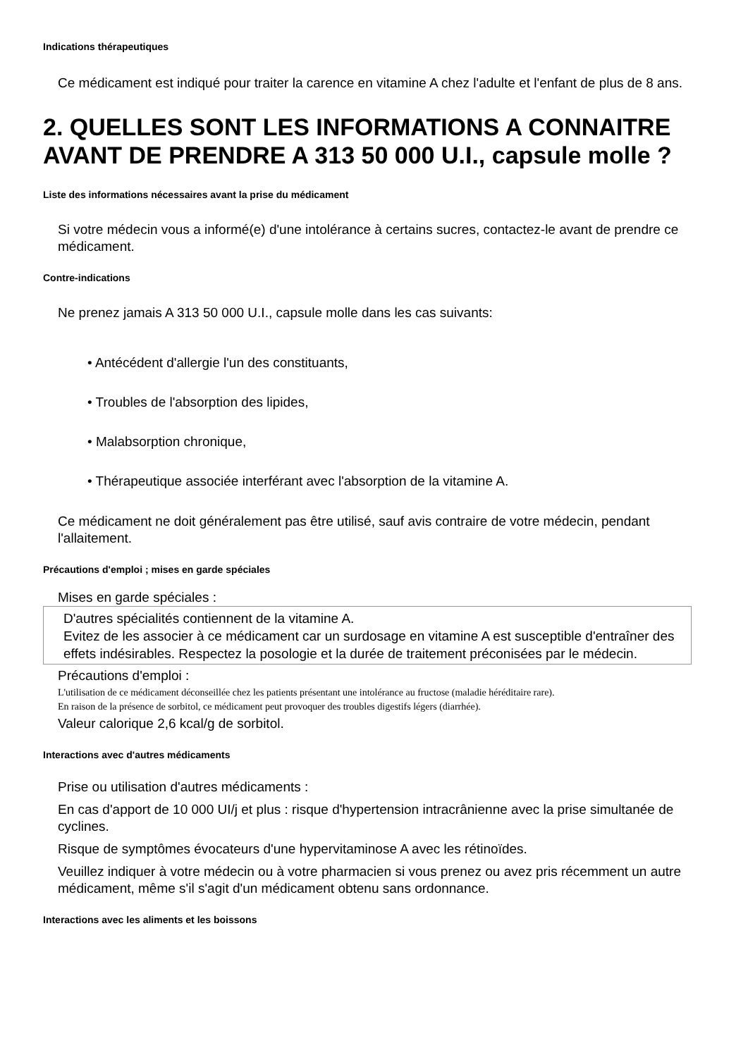Indications thérapeutiques
Ce médicament est indiqué pour traiter la carence en vitamine A chez l'adulte et l'enfant de plus de 8 ans.
2. QUELLES SONT LES INFORMATIONS A CONNAITRE AVANT DE PRENDRE A 313 50 000 U.I., capsule molle ?
Liste des informations nécessaires avant la prise du médicament
Si votre médecin vous a informé(e) d'une intolérance à certains sucres, contactez-le avant de prendre ce médicament.
Contre-indications
Ne prenez jamais A 313 50 000 U.I., capsule molle dans les cas suivants:
• Antécédent d'allergie l'un des constituants,
• Troubles de l'absorption des lipides,
• Malabsorption chronique,
• Thérapeutique associée interférant avec l'absorption de la vitamine A.
Ce médicament ne doit généralement pas être utilisé, sauf avis contraire de votre médecin, pendant l'allaitement.
Précautions d'emploi ; mises en garde spéciales
Mises en garde spéciales :
D'autres spécialités contiennent de la vitamine A.
Evitez de les associer à ce médicament car un surdosage en vitamine A est susceptible d'entraîner des effets indésirables. Respectez la posologie et la durée de traitement préconisées par le médecin.
Précautions d'emploi :
L'utilisation de ce médicament déconseillée chez les patients présentant une intolérance au fructose (maladie héréditaire rare).
En raison de la présence de sorbitol, ce médicament peut provoquer des troubles digestifs légers (diarrhée).
Valeur calorique 2,6 kcal/g de sorbitol.
Interactions avec d'autres médicaments
Prise ou utilisation d'autres médicaments :
En cas d'apport de 10 000 UI/j et plus : risque d'hypertension intracrânienne avec la prise simultanée de cyclines.
Risque de symptômes évocateurs d'une hypervitaminose A avec les rétinoïdes.
Veuillez indiquer à votre médecin ou à votre pharmacien si vous prenez ou avez pris récemment un autre médicament, même s'il s'agit d'un médicament obtenu sans ordonnance.
Interactions avec les aliments et les boissons